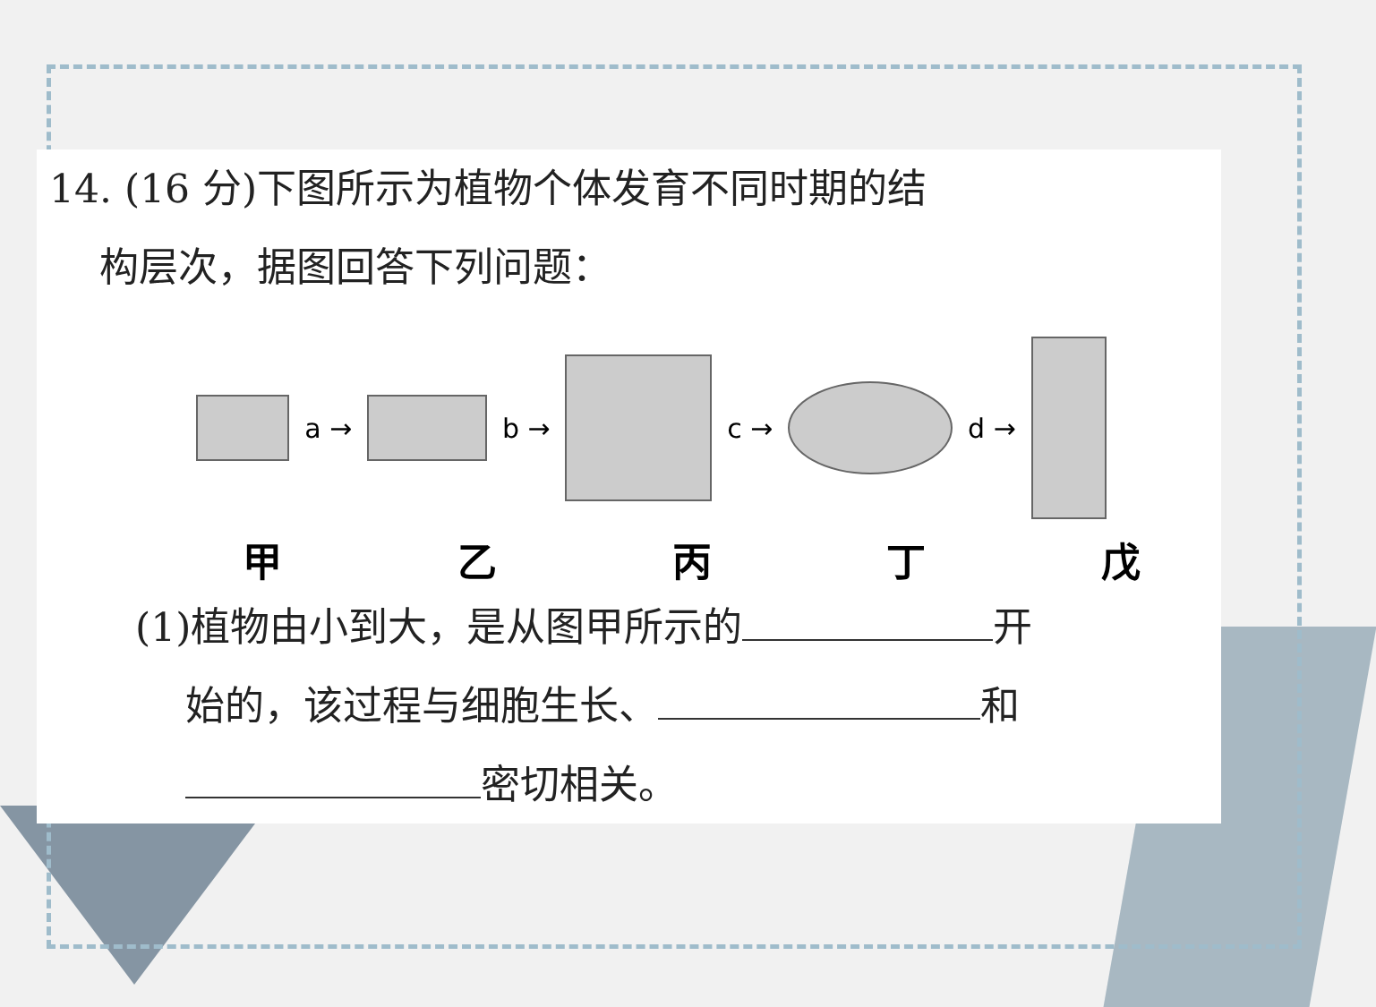14. (16 分)下图所示为植物个体发育不同时期的结
构层次，据图回答下列问题：
a → b → c → d →
甲乙丙丁戊
(1)植物由小到大，是从图甲所示的 开
始的，该过程与细胞生长、 和
密切相关。